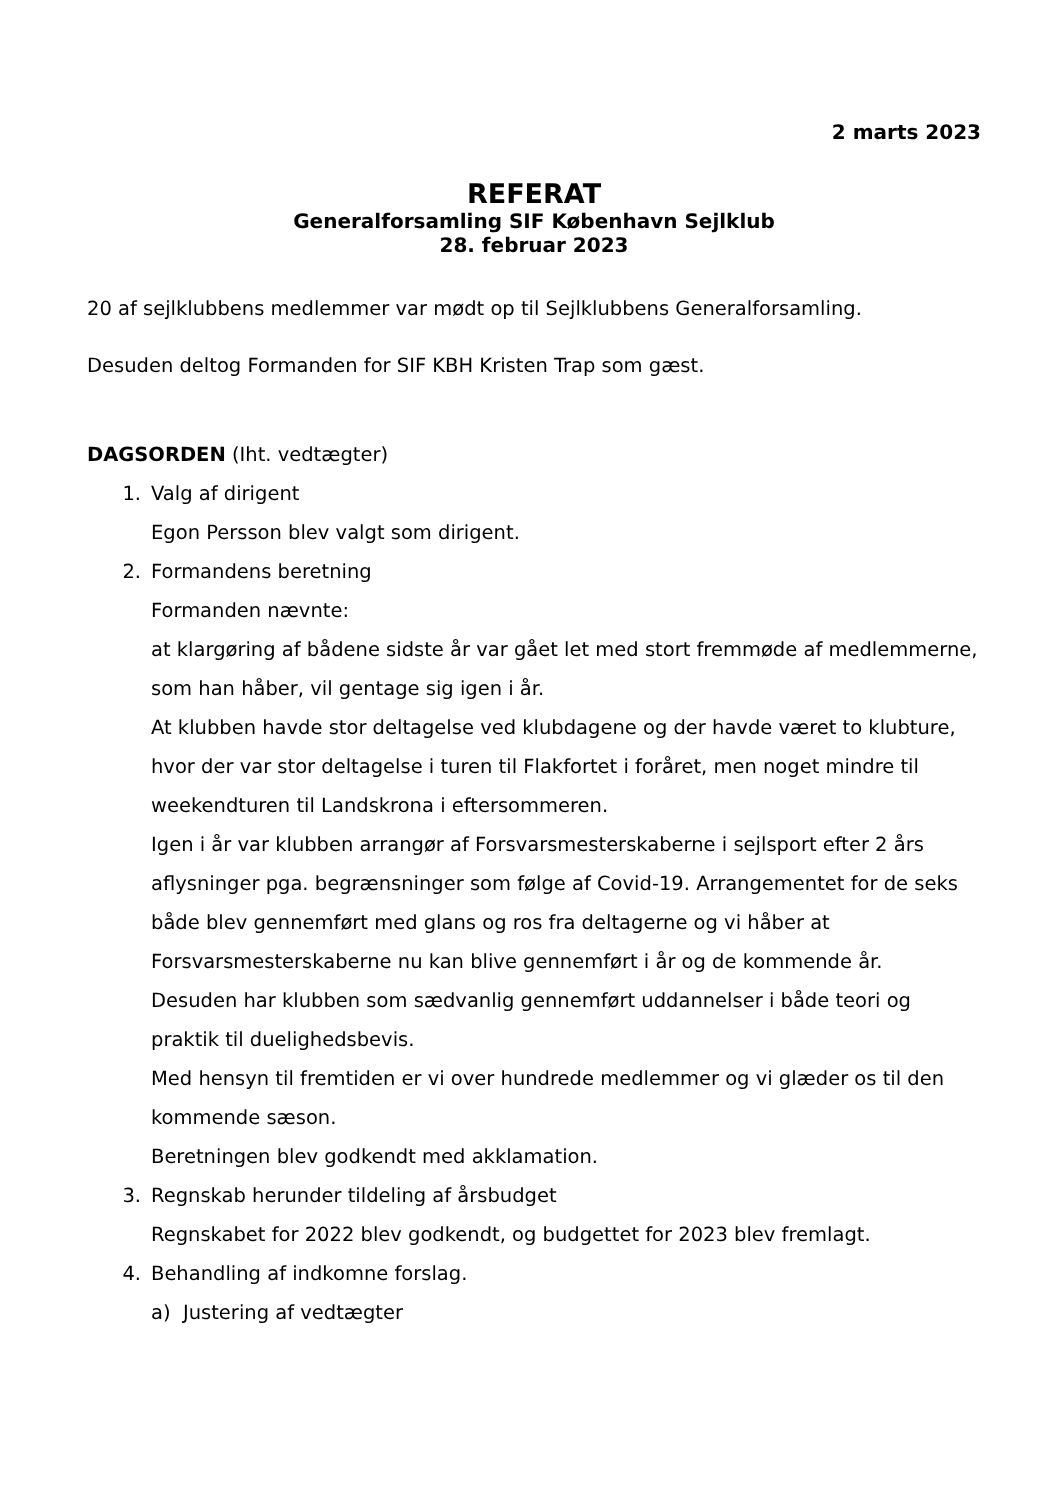2 marts 2023
REFERAT
Generalforsamling SIF København Sejlklub
28. februar 2023
20 af sejlklubbens medlemmer var mødt op til Sejlklubbens Generalforsamling.
Desuden deltog Formanden for SIF KBH Kristen Trap som gæst.
DAGSORDEN (Iht. vedtægter)
1. Valg af dirigent
Egon Persson blev valgt som dirigent.
2. Formandens beretning
Formanden nævnte:
at klargøring af bådene sidste år var gået let med stort fremmøde af medlemmerne, som han håber, vil gentage sig igen i år.
At klubben havde stor deltagelse ved klubdagene og der havde været to klubture, hvor der var stor deltagelse i turen til Flakfortet i foråret, men noget mindre til weekendturen til Landskrona i eftersommeren.
Igen i år var klubben arrangør af Forsvarsmesterskaberne i sejlsport efter 2 års aflysninger pga. begrænsninger som følge af Covid-19. Arrangementet for de seks både blev gennemført med glans og ros fra deltagerne og vi håber at Forsvarsmesterskaberne nu kan blive gennemført i år og de kommende år.
Desuden har klubben som sædvanlig gennemført uddannelser i både teori og praktik til duelighedsbevis.
Med hensyn til fremtiden er vi over hundrede medlemmer og vi glæder os til den kommende sæson.
Beretningen blev godkendt med akklamation.
3. Regnskab herunder tildeling af årsbudget
Regnskabet for 2022 blev godkendt, og budgettet for 2023 blev fremlagt.
4. Behandling af indkomne forslag.
a) Justering af vedtægter